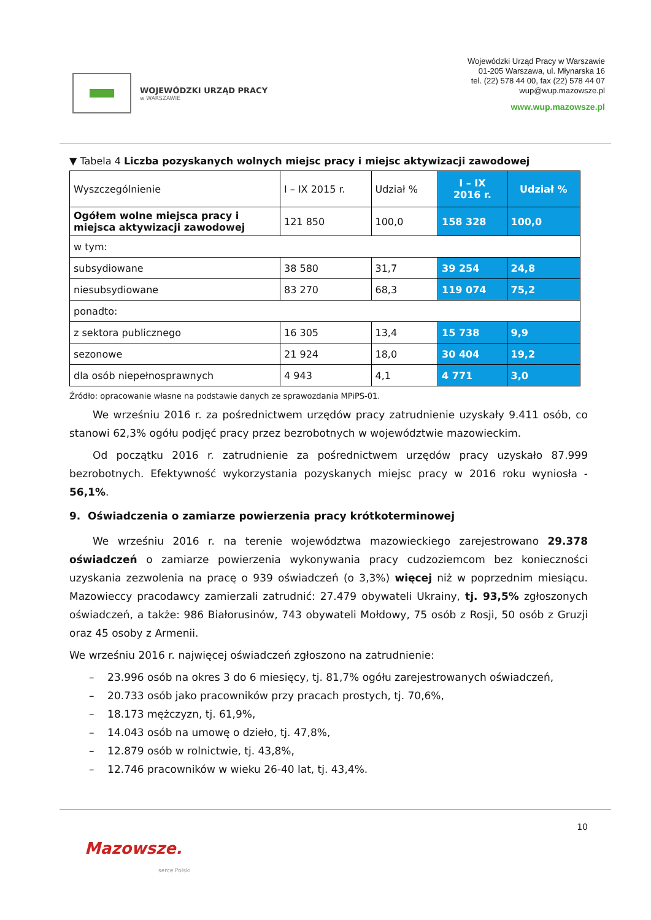WOJEWÓDZKI URZĄD PRACY
w WARSZAWIE
Wojewódzki Urząd Pracy w Warszawie
01-205 Warszawa, ul. Młynarska 16
tel. (22) 578 44 00, fax (22) 578 44 07
wup@wup.mazowsze.pl
www.wup.mazowsze.pl
▼ Tabela 4 Liczba pozyskanych wolnych miejsc pracy i miejsc aktywizacji zawodowej
| Wyszczególnienie | I – IX 2015 r. | Udział % | I – IX 2016 r. | Udział % |
| --- | --- | --- | --- | --- |
| Ogółem wolne miejsca pracy i miejsca aktywizacji zawodowej | 121 850 | 100,0 | 158 328 | 100,0 |
| w tym: | | | | |
| subsydiowane | 38 580 | 31,7 | 39 254 | 24,8 |
| niesubsydiowane | 83 270 | 68,3 | 119 074 | 75,2 |
| ponadto: | | | | |
| z sektora publicznego | 16 305 | 13,4 | 15 738 | 9,9 |
| sezonowe | 21 924 | 18,0 | 30 404 | 19,2 |
| dla osób niepełnosprawnych | 4 943 | 4,1 | 4 771 | 3,0 |
Źródło: opracowanie własne na podstawie danych ze sprawozdania MPiPS-01.
We wrześniu 2016 r. za pośrednictwem urzędów pracy zatrudnienie uzyskały 9.411 osób, co stanowi 62,3% ogółu podjęć pracy przez bezrobotnych w województwie mazowieckim.
Od początku 2016 r. zatrudnienie za pośrednictwem urzędów pracy uzyskało 87.999 bezrobotnych. Efektywność wykorzystania pozyskanych miejsc pracy w 2016 roku wyniosła - 56,1%.
9. Oświadczenia o zamiarze powierzenia pracy krótkoterminowej
We wrześniu 2016 r. na terenie województwa mazowieckiego zarejestrowano 29.378 oświadczeń o zamiarze powierzenia wykonywania pracy cudzoziemcom bez konieczności uzyskania zezwolenia na pracę o 939 oświadczeń (o 3,3%) więcej niż w poprzednim miesiącu. Mazowieccy pracodawcy zamierzali zatrudnić: 27.479 obywateli Ukrainy, tj. 93,5% zgłoszonych oświadczeń, a także: 986 Białorusinów, 743 obywateli Mołdowy, 75 osób z Rosji, 50 osób z Gruzji oraz 45 osoby z Armenii.
We wrześniu 2016 r. najwięcej oświadczeń zgłoszono na zatrudnienie:
– 23.996 osób na okres 3 do 6 miesięcy, tj. 81,7% ogółu zarejestrowanych oświadczeń,
– 20.733 osób jako pracowników przy pracach prostych, tj. 70,6%,
– 18.173 mężczyzn, tj. 61,9%,
– 14.043 osób na umowę o dzieło, tj. 47,8%,
– 12.879 osób w rolnictwie, tj. 43,8%,
– 12.746 pracowników w wieku 26-40 lat, tj. 43,4%.
10
Mazowsze.
serce Polski